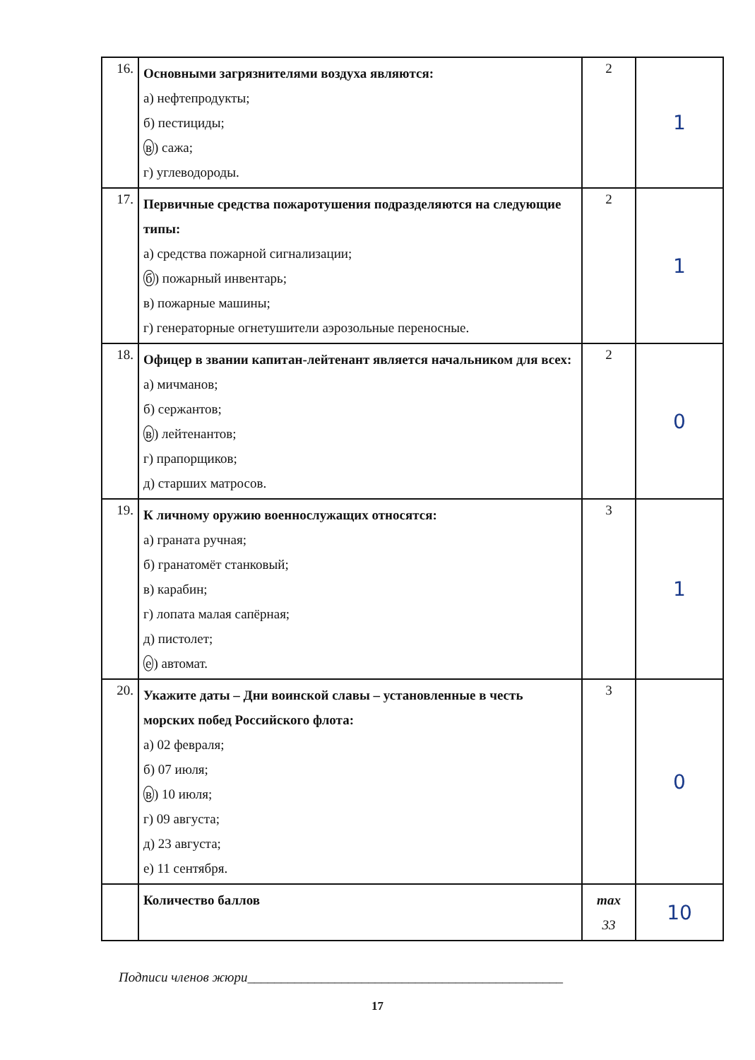| 16. | Основными загрязнителями воздуха являются: а) нефтепродукты; б) пестициды; в ) сажа; г) углеводороды. | 2 | 1 |
| 17. | Первичные средства пожаротушения подразделяются на следующие типы: а) средства пожарной сигнализации; б ) пожарный инвентарь; в) пожарные машины; г) генераторные огнетушители аэрозольные переносные. | 2 | 1 |
| 18. | Офицер в звании капитан-лейтенант является начальником для всех: а) мичманов; б) сержантов; в ) лейтенантов; г) прапорщиков; д) старших матросов. | 2 | 0 |
| 19. | К личному оружию военнослужащих относятся: а) граната ручная; б) гранатомёт станковый; в) карабин; г) лопата малая сапёрная; д) пистолет; е ) автомат. | 3 | 1 |
| 20. | Укажите даты – Дни воинской славы – установленные в честь морских побед Российского флота: а) 02 февраля; б) 07 июля; в ) 10 июля; г) 09 августа; д) 23 августа; е) 11 сентября. | 3 | 0 |
| | Количество баллов | max 33 | 10 |
Подписи членов жюри_______________________________________________
17